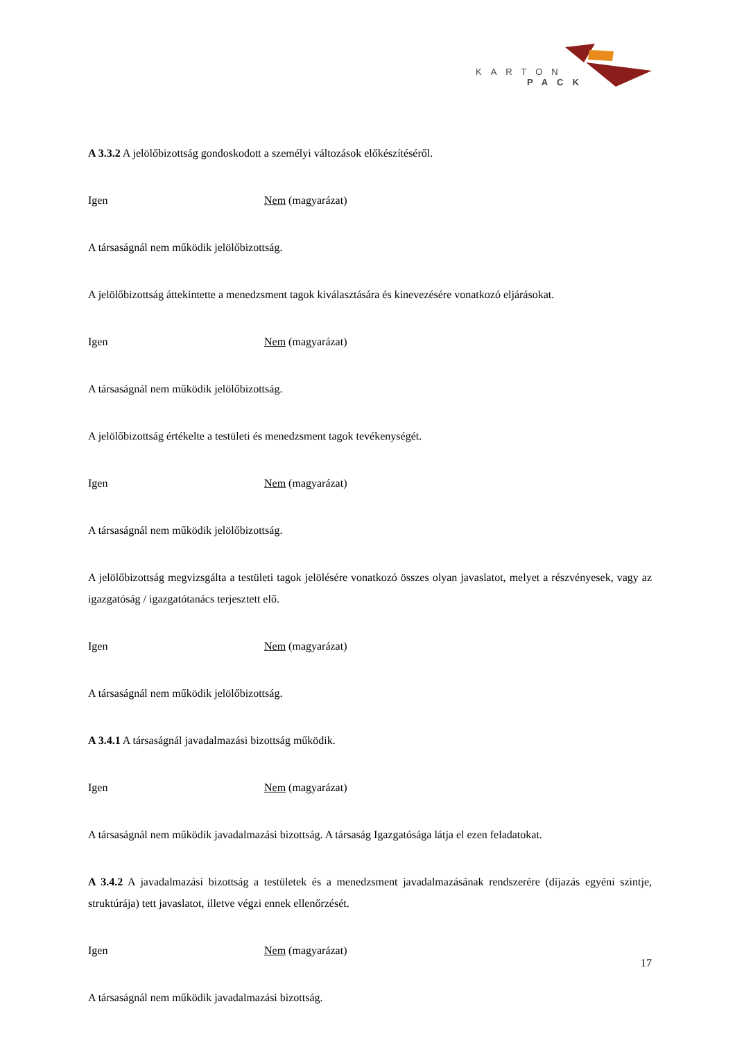KARTON
PACK
A 3.3.2 A jelölőbizottság gondoskodott a személyi változások előkészítéséről.
Igen Nem (magyarázat)
A társaságnál nem működik jelölőbizottság.
A jelölőbizottság áttekintette a menedzsment tagok kiválasztására és kinevezésére vonatkozó eljárásokat.
Igen Nem (magyarázat)
A társaságnál nem működik jelölőbizottság.
A jelölőbizottság értékelte a testületi és menedzsment tagok tevékenységét.
Igen Nem (magyarázat)
A társaságnál nem működik jelölőbizottság.
A jelölőbizottság megvizsgálta a testületi tagok jelölésére vonatkozó összes olyan javaslatot, melyet a részvényesek, vagy az igazgatóság / igazgatótanács terjesztett elő.
Igen Nem (magyarázat)
A társaságnál nem működik jelölőbizottság.
A 3.4.1 A társaságnál javadalmazási bizottság működik.
Igen Nem (magyarázat)
A társaságnál nem működik javadalmazási bizottság. A társaság Igazgatósága látja el ezen feladatokat.
A 3.4.2 A javadalmazási bizottság a testületek és a menedzsment javadalmazásának rendszerére (díjazás egyéni szintje, struktúrája) tett javaslatot, illetve végzi ennek ellenőrzését.
Igen Nem (magyarázat)
A társaságnál nem működik javadalmazási bizottság.
17